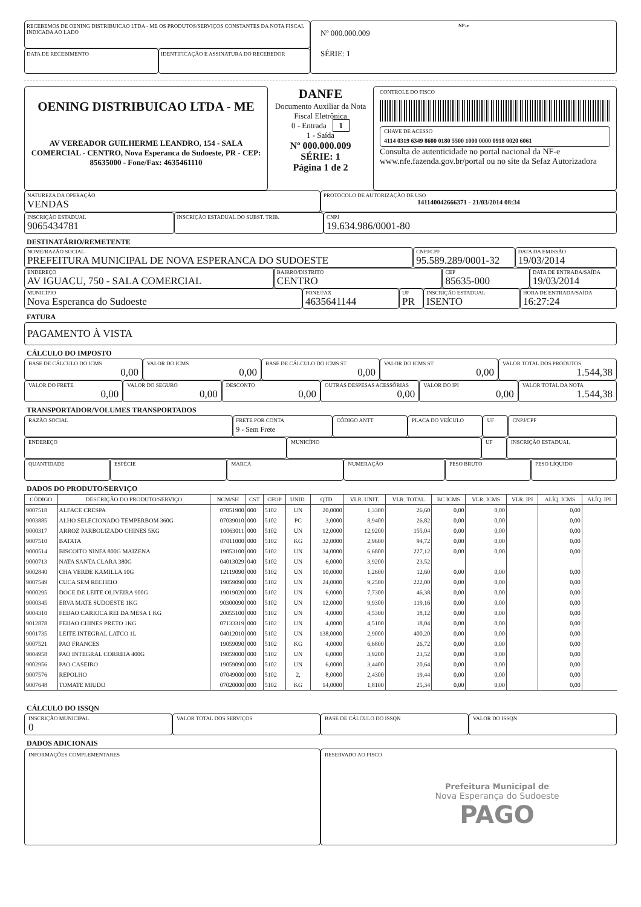RECEBEMOS DE OENING DISTRIBUICAO LTDA - ME OS PRODUTOS/SERVIÇOS CONSTANTES DA NOTA FISCAL INDICADA AO LADO
DATA DE RECEBIMENTO IDENTIFICAÇÃO E ASSINATURA DO RECEBEDOR
NF-e
Nº 000.000.009
SÉRIE: 1
OENING DISTRIBUICAO LTDA - ME
AV VEREADOR GUILHERME LEANDRO, 154 - SALA COMERCIAL - CENTRO, Nova Esperanca do Sudoeste, PR - CEP: 85635000 - Fone/Fax: 4635461110
DANFE
Documento Auxiliar da Nota Fiscal Eletrônica
0 - Entrada 1
1 - Saída
Nº 000.000.009
SÉRIE: 1
Página 1 de 2
CONTROLE DO FISCO
CHAVE DE ACESSO
4114 0319 6349 8600 0180 5500 1000 0000 0918 0020 6061
Consulta de autenticidade no portal nacional da NF-e www.nfe.fazenda.gov.br/portal ou no site da Sefaz Autorizadora
NATUREZA DA OPERAÇÃO
VENDAS
PROTOCOLO DE AUTORIZAÇÃO DE USO
141140042666371 - 21/03/2014 08:34
INSCRIÇÃO ESTADUAL
9065434781
INSCRIÇÃO ESTADUAL DO SUBST. TRIB.
CNPJ
19.634.986/0001-80
DESTINATÁRIO/REMETENTE
NOME/RAZÃO SOCIAL
PREFEITURA MUNICIPAL DE NOVA ESPERANCA DO SUDOESTE
CNPJ/CPF
95.589.289/0001-32
DATA DA EMISSÃO
19/03/2014
ENDEREÇO
AV IGUACU, 750 - SALA COMERCIAL
BAIRRO/DISTRITO
CENTRO
CEP
85635-000
DATA DE ENTRADA/SAÍDA
19/03/2014
MUNICÍPIO
Nova Esperanca do Sudoeste
FONE/FAX
4635641144
UF
PR
INSCRIÇÃO ESTADUAL
ISENTO
HORA DE ENTRADA/SAÍDA
16:27:24
FATURA
PAGAMENTO À VISTA
CÁLCULO DO IMPOSTO
BASE DE CÁLCULO DO ICMS
0,00
VALOR DO ICMS
0,00
BASE DE CÁLCULO DO ICMS ST
0,00
VALOR DO ICMS ST
0,00
VALOR TOTAL DOS PRODUTOS
1.544,38
VALOR DO FRETE
0,00
VALOR DO SEGURO
0,00
DESCONTO
0,00
OUTRAS DESPESAS ACESSÓRIAS
0,00
VALOR DO IPI
0,00
VALOR TOTAL DA NOTA
1.544,38
TRANSPORTADOR/VOLUMES TRANSPORTADOS
RAZÃO SOCIAL FRETE POR CONTA
9 - Sem Frete
CÓDIGO ANTT PLACA DO VEÍCULO UF CNPJ/CPF
ENDEREÇO MUNICÍPIO UF INSCRIÇÃO ESTADUAL
QUANTIDADE ESPÉCIE MARCA NUMERAÇÃO PESO BRUTO PESO LÍQUIDO
DADOS DO PRODUTO/SERVIÇO
| CÓDIGO | DESCRIÇÃO DO PRODUTO/SERVIÇO | NCM/SH | CST | CFOP | UNID. | QTD. | VLR. UNIT. | VLR. TOTAL | BC ICMS | VLR. ICMS | VLR. IPI | ALÍQ. ICMS | ALÍQ. IPI |
| --- | --- | --- | --- | --- | --- | --- | --- | --- | --- | --- | --- | --- | --- |
| 9007518 | ALFACE CRESPA | 07051900 | 000 | 5102 | UN | 20,0000 | 1,3300 | 26,60 | 0,00 | 0,00 | | 0,00 | |
| 9003885 | ALHO SELECIONADO TEMPERBOM 360G | 07039010 | 000 | 5102 | PC | 3,0000 | 8,9400 | 26,82 | 0,00 | 0,00 | | 0,00 | |
| 9000317 | ARROZ PARBOLIZADO CHINES 5KG | 10063011 | 000 | 5102 | UN | 12,0000 | 12,9200 | 155,04 | 0,00 | 0,00 | | 0,00 | |
| 9007510 | BATATA | 07011000 | 000 | 5102 | KG | 32,0000 | 2,9600 | 94,72 | 0,00 | 0,00 | | 0,00 | |
| 9000514 | BISCOITO NINFA 800G MAIZENA | 19053100 | 000 | 5102 | UN | 34,0000 | 6,6800 | 227,12 | 0,00 | 0,00 | | 0,00 | |
| 9000713 | NATA SANTA CLARA 380G | 04013029 | 040 | 5102 | UN | 6,0000 | 3,9200 | 23,52 | | | | | |
| 9002840 | CHA VERDE KAMILLA 10G | 12119090 | 000 | 5102 | UN | 10,0000 | 1,2600 | 12,60 | 0,00 | 0,00 | | 0,00 | |
| 9007549 | CUCA SEM RECHEIO | 19059090 | 000 | 5102 | UN | 24,0000 | 9,2500 | 222,00 | 0,00 | 0,00 | | 0,00 | |
| 9000295 | DOCE DE LEITE OLIVEIRA 900G | 19019020 | 000 | 5102 | UN | 6,0000 | 7,7300 | 46,38 | 0,00 | 0,00 | | 0,00 | |
| 9000345 | ERVA MATE SUDOESTE 1KG | 90300090 | 000 | 5102 | UN | 12,0000 | 9,9300 | 119,16 | 0,00 | 0,00 | | 0,00 | |
| 9004310 | FEIJAO CARIOCA REI DA MESA 1 KG | 20055100 | 000 | 5102 | UN | 4,0000 | 4,5300 | 18,12 | 0,00 | 0,00 | | 0,00 | |
| 9012878 | FEIJAO CHINES PRETO 1KG | 07133319 | 000 | 5102 | UN | 4,0000 | 4,5100 | 18,04 | 0,00 | 0,00 | | 0,00 | |
| 9001735 | LEITE INTEGRAL LATCO 1L | 04012010 | 000 | 5102 | UN | 138,0000 | 2,9000 | 400,20 | 0,00 | 0,00 | | 0,00 | |
| 9007521 | PAO FRANCES | 19059090 | 000 | 5102 | KG | 4,0000 | 6,6800 | 26,72 | 0,00 | 0,00 | | 0,00 | |
| 9004958 | PAO INTEGRAL CORREIA 400G | 19059000 | 000 | 5102 | UN | 6,0000 | 3,9200 | 23,52 | 0,00 | 0,00 | | 0,00 | |
| 9002956 | PAO CASEIRO | 19059090 | 000 | 5102 | UN | 6,0000 | 3,4400 | 20,64 | 0,00 | 0,00 | | 0,00 | |
| 9007576 | REPOLHO | 07049000 | 000 | 5102 | 2, | 8,0000 | 2,4300 | 19,44 | 0,00 | 0,00 | | 0,00 | |
| 9007648 | TOMATE MIUDO | 07020000 | 000 | 5102 | KG | 14,0000 | 1,8100 | 25,34 | 0,00 | 0,00 | | 0,00 | |
CÁLCULO DO ISSQN
INSCRIÇÃO MUNICIPAL
0
VALOR TOTAL DOS SERVIÇOS BASE DE CÁLCULO DO ISSQN VALOR DO ISSQN
DADOS ADICIONAIS
INFORMAÇÕES COMPLEMENTARES RESERVADO AO FISCO
Prefeitura Municipal de
Nova Esperança do Sudoeste
PAGO